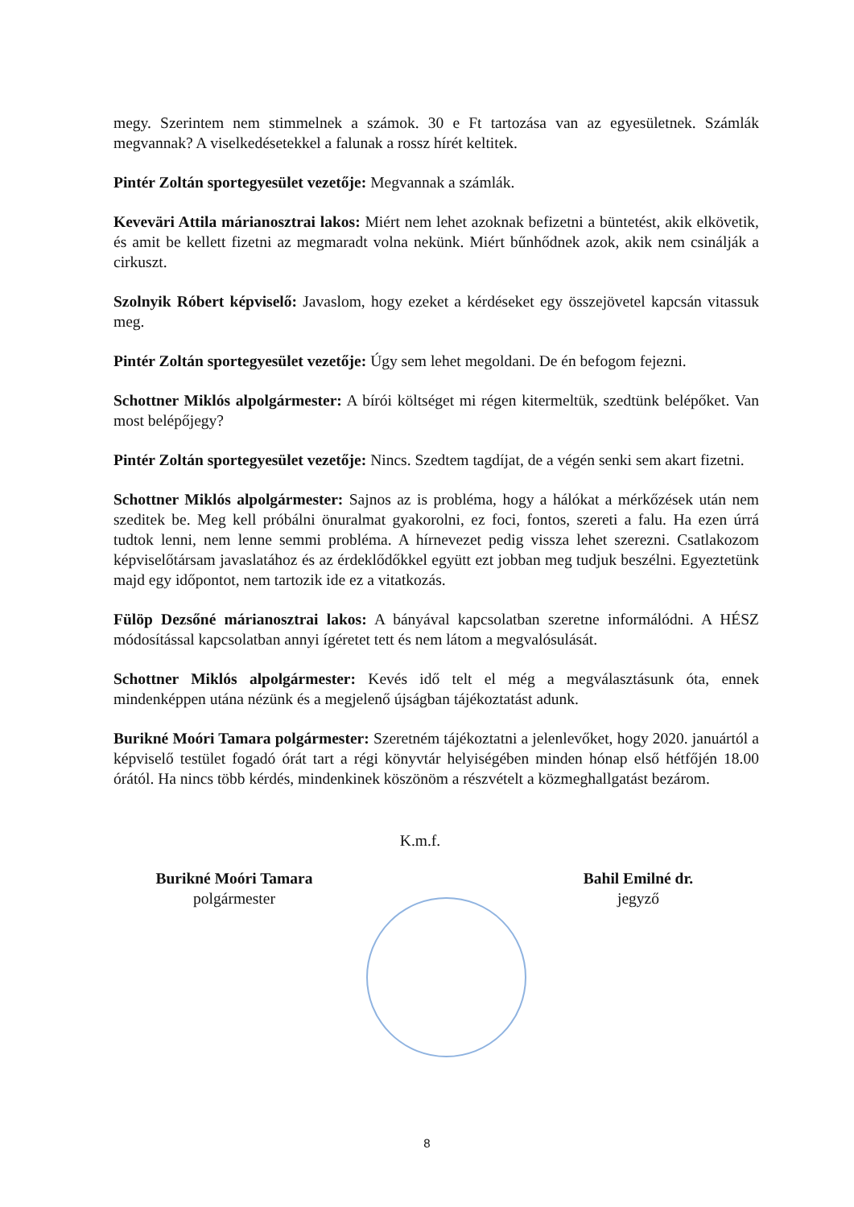megy. Szerintem nem stimmelnek a számok. 30 e Ft tartozása van az egyesületnek. Számlák megvannak? A viselkedésetekkel a falunak a rossz hírét keltitek.
Pintér Zoltán sportegyesület vezetője: Megvannak a számlák.
Keveväri Attila márianosztrai lakos: Miért nem lehet azoknak befizetni a büntetést, akik elkövetik, és amit be kellett fizetni az megmaradt volna nekünk. Miért bűnhődnek azok, akik nem csinálják a cirkuszt.
Szolnyik Róbert képviselő: Javaslom, hogy ezeket a kérdéseket egy összejövetel kapcsán vitassuk meg.
Pintér Zoltán sportegyesület vezetője: Úgy sem lehet megoldani. De én befogom fejezni.
Schottner Miklós alpolgármester: A bírói költséget mi régen kitermeltük, szedtünk belépőket. Van most belépőjegy?
Pintér Zoltán sportegyesület vezetője: Nincs. Szedtem tagdíjat, de a végén senki sem akart fizetni.
Schottner Miklós alpolgármester: Sajnos az is probléma, hogy a hálókat a mérkőzések után nem szeditek be. Meg kell próbálni önuralmat gyakorolni, ez foci, fontos, szereti a falu. Ha ezen úrrá tudtok lenni, nem lenne semmi probléma. A hírnevezet pedig vissza lehet szerezni. Csatlakozom képviselőtársam javaslatához és az érdeklődőkkel együtt ezt jobban meg tudjuk beszélni. Egyeztetünk majd egy időpontot, nem tartozik ide ez a vitatkozás.
Fülöp Dezsőné márianosztrai lakos: A bányával kapcsolatban szeretne informálódni. A HÉSZ módosítással kapcsolatban annyi ígéretet tett és nem látom a megvalósulását.
Schottner Miklós alpolgármester: Kevés idő telt el még a megválasztásunk óta, ennek mindenképpen utána nézünk és a megjelenő újságban tájékoztatást adunk.
Burikné Moóri Tamara polgármester: Szeretném tájékoztatni a jelenlevőket, hogy 2020. januártól a képviselő testület fogadó órát tart a régi könyvtár helyiségében minden hónap első hétfőjén 18.00 órától. Ha nincs több kérdés, mindenkinek köszönöm a részvételt a közmeghallgatást bezárom.
K.m.f.
Burikné Moóri Tamara
polgármester
Bahil Emilné dr.
jegyző
8